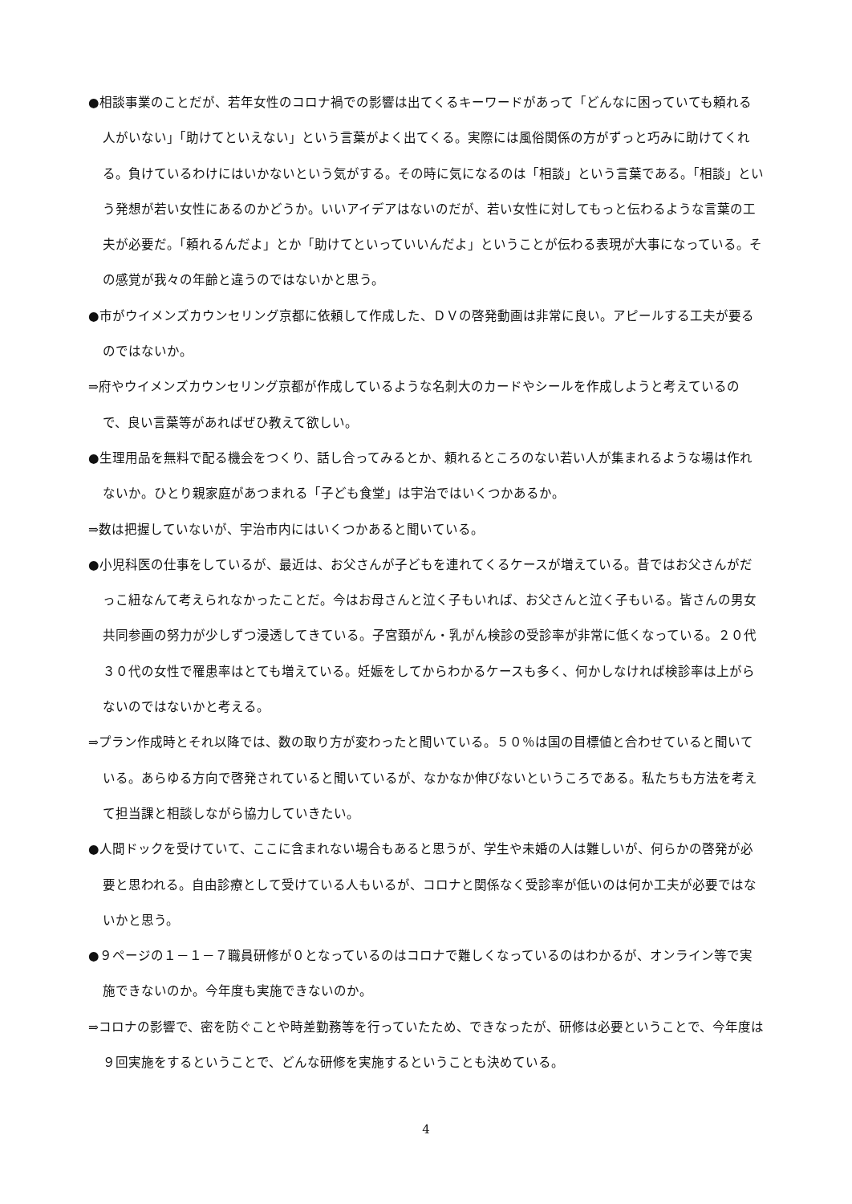●相談事業のことだが、若年女性のコロナ禍での影響は出てくるキーワードがあって「どんなに困っていても頼れる人がいない」「助けてといえない」という言葉がよく出てくる。実際には風俗関係の方がずっと巧みに助けてくれる。負けているわけにはいかないという気がする。その時に気になるのは「相談」という言葉である。「相談」という発想が若い女性にあるのかどうか。いいアイデアはないのだが、若い女性に対してもっと伝わるような言葉の工夫が必要だ。「頼れるんだよ」とか「助けてといっていいんだよ」ということが伝わる表現が大事になっている。その感覚が我々の年齢と違うのではないかと思う。
●市がウイメンズカウンセリング京都に依頼して作成した、ＤＶの啓発動画は非常に良い。アピールする工夫が要るのではないか。
⇒府やウイメンズカウンセリング京都が作成しているような名刺大のカードやシールを作成しようと考えているので、良い言葉等があればぜひ教えて欲しい。
●生理用品を無料で配る機会をつくり、話し合ってみるとか、頼れるところのない若い人が集まれるような場は作れないか。ひとり親家庭があつまれる「子ども食堂」は宇治ではいくつかあるか。
⇒数は把握していないが、宇治市内にはいくつかあると聞いている。
●小児科医の仕事をしているが、最近は、お父さんが子どもを連れてくるケースが増えている。昔ではお父さんがだっこ紐なんて考えられなかったことだ。今はお母さんと泣く子もいれば、お父さんと泣く子もいる。皆さんの男女共同参画の努力が少しずつ浸透してきている。子宮頚がん・乳がん検診の受診率が非常に低くなっている。２０代３０代の女性で罹患率はとても増えている。妊娠をしてからわかるケースも多く、何かしなければ検診率は上がらないのではないかと考える。
⇒プラン作成時とそれ以降では、数の取り方が変わったと聞いている。５０％は国の目標値と合わせていると聞いている。あらゆる方向で啓発されていると聞いているが、なかなか伸びないというころである。私たちも方法を考えて担当課と相談しながら協力していきたい。
●人間ドックを受けていて、ここに含まれない場合もあると思うが、学生や未婚の人は難しいが、何らかの啓発が必要と思われる。自由診療として受けている人もいるが、コロナと関係なく受診率が低いのは何か工夫が必要ではないかと思う。
●９ページの１－１－７職員研修が０となっているのはコロナで難しくなっているのはわかるが、オンライン等で実施できないのか。今年度も実施できないのか。
⇒コロナの影響で、密を防ぐことや時差勤務等を行っていたため、できなったが、研修は必要ということで、今年度は９回実施をするということで、どんな研修を実施するということも決めている。
4